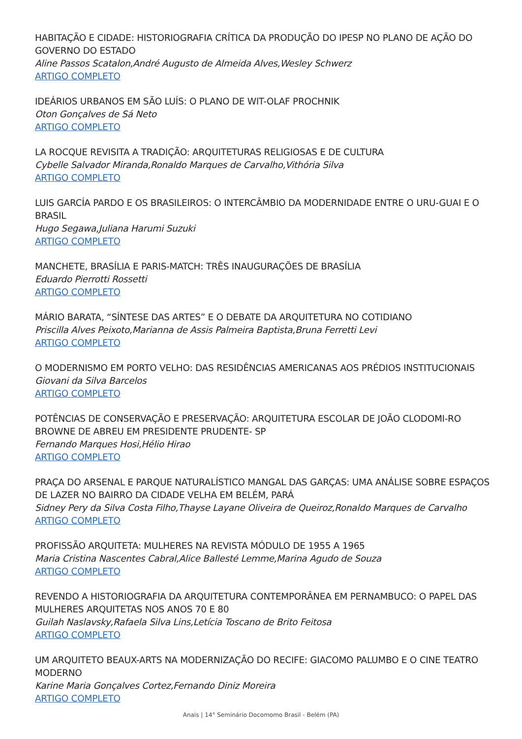HABITAÇÃO E CIDADE: HISTORIOGRAFIA CRÍTICA DA PRODUÇÃO DO IPESP NO PLANO DE AÇÃO DO GOVERNO DO ESTADO
Aline Passos Scatalon,André Augusto de Almeida Alves,Wesley Schwerz
ARTIGO COMPLETO
IDEÁRIOS URBANOS EM SÃO LUÍS: O PLANO DE WIT-OLAF PROCHNIK
Oton Gonçalves de Sá Neto
ARTIGO COMPLETO
LA ROCQUE REVISITA A TRADIÇÃO: ARQUITETURAS RELIGIOSAS E DE CULTURA
Cybelle Salvador Miranda,Ronaldo Marques de Carvalho,Vithória Silva
ARTIGO COMPLETO
LUIS GARCÍA PARDO E OS BRASILEIROS: O INTERCÂMBIO DA MODERNIDADE ENTRE O URU-GUAI E O BRASIL
Hugo Segawa,Juliana Harumi Suzuki
ARTIGO COMPLETO
MANCHETE, BRASÍLIA E PARIS-MATCH: TRÊS INAUGURAÇÕES DE BRASÍLIA
Eduardo Pierrotti Rossetti
ARTIGO COMPLETO
MÁRIO BARATA, “SÍNTESE DAS ARTES” E O DEBATE DA ARQUITETURA NO COTIDIANO
Priscilla Alves Peixoto,Marianna de Assis Palmeira Baptista,Bruna Ferretti Levi
ARTIGO COMPLETO
O MODERNISMO EM PORTO VELHO: DAS RESIDÊNCIAS AMERICANAS AOS PRÉDIOS INSTITUCIONAIS
Giovani da Silva Barcelos
ARTIGO COMPLETO
POTÊNCIAS DE CONSERVAÇÃO E PRESERVAÇÃO: ARQUITETURA ESCOLAR DE JOÃO CLODOMI-RO BROWNE DE ABREU EM PRESIDENTE PRUDENTE- SP
Fernando Marques Hosi,Hélio Hirao
ARTIGO COMPLETO
PRAÇA DO ARSENAL E PARQUE NATURALÍSTICO MANGAL DAS GARÇAS: UMA ANÁLISE SOBRE ESPAÇOS DE LAZER NO BAIRRO DA CIDADE VELHA EM BELÉM, PARÁ
Sidney Pery da Silva Costa Filho,Thayse Layane Oliveira de Queiroz,Ronaldo Marques de Carvalho
ARTIGO COMPLETO
PROFISSÃO ARQUITETA: MULHERES NA REVISTA MÓDULO DE 1955 A 1965
Maria Cristina Nascentes Cabral,Alice Ballesté Lemme,Marina Agudo de Souza
ARTIGO COMPLETO
REVENDO A HISTORIOGRAFIA DA ARQUITETURA CONTEMPORÂNEA EM PERNAMBUCO: O PAPEL DAS MULHERES ARQUITETAS NOS ANOS 70 E 80
Guilah Naslavsky,Rafaela Silva Lins,Letícia Toscano de Brito Feitosa
ARTIGO COMPLETO
UM ARQUITETO BEAUX-ARTS NA MODERNIZAÇÃO DO RECIFE: GIACOMO PALUMBO E O CINE TEATRO MODERNO
Karine Maria Gonçalves Cortez,Fernando Diniz Moreira
ARTIGO COMPLETO
Anais | 14° Seminário Docomomo Brasil - Belém (PA)